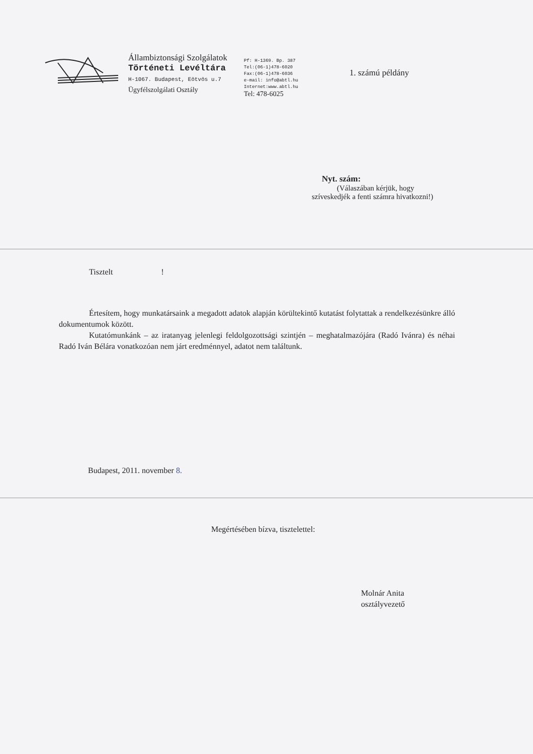Állambiztonsági Szolgálatok
Történeti Levéltára
H-1067. Budapest, Eötvös u.7
Ügyfélszolgálati Osztály
Pf: H-1369. Bp. 387
Tel:(06-1)478-6020
Fax:(06-1)478-6036
e-mail: info@abtl.hu
Internet:www.abtl.hu
Tel: 478-6025
1. számú példány
Nyt. szám:
(Válaszában kérjük, hogy
szíveskedjék a fenti számra hivatkozni!)
Tisztelt !
Értesítem, hogy munkatársaink a megadott adatok alapján körültekintő kutatást folytattak a rendelkezésünkre álló dokumentumok között.
Kutatómunkánk – az iratanyag jelenlegi feldolgozottsági szintjén – meghatalmazójára (Radó Ivánra) és néhai Radó Iván Bélára vonatkozóan nem járt eredménnyel, adatot nem találtunk.
Budapest, 2011. november 8.
Megértésében bízva, tisztelettel:
Molnár Anita
osztályvezető